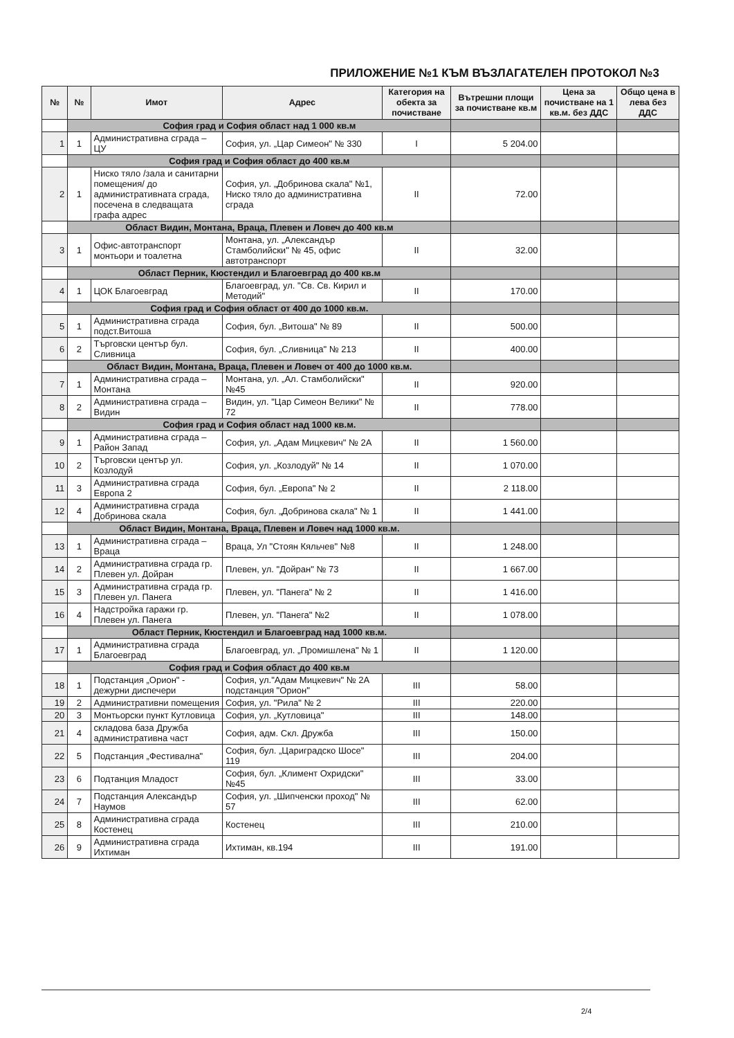ПРИЛОЖЕНИЕ №1 КЪМ ВЪЗЛАГАТЕЛЕН ПРОТОКОЛ №3
| № | № | Имот | Адрес | Категория на обекта за почистване | Вътрешни площи за почистване кв.м | Цена за почистване на 1 кв.м. без ДДС | Общо цена в лева без ДДС |
| --- | --- | --- | --- | --- | --- | --- | --- |
| | София град и София област над 1 000 кв.м | | | | | | |
| 1 | 1 | Административна сграда – ЦУ | София, ул. „Цар Симеон" № 330 | I | 5 204.00 | | |
| | София град и София област до 400 кв.м | | | | | | |
| 2 | 1 | Ниско тяло /зала и санитарни помещения/ до административната сграда, посечена в следващата графа адрес | София, ул. „Добринова скала" №1, Ниско тяло до административна сграда | II | 72.00 | | |
| | Област Видин, Монтана, Враца, Плевен и Ловеч до 400 кв.м | | | | | | |
| 3 | 1 | Офис-автотранспорт монтьори и тоалетна | Монтана, ул. „Александър Стамболийски" № 45, офис автотранспорт | II | 32.00 | | |
| | Област Перник, Кюстендил и Благоевград до 400 кв.м | | | | | | |
| 4 | 1 | ЦОК Благоевград | Благоевград, ул. "Св. Св. Кирил и Методий" | II | 170.00 | | |
| | София град и София област от 400 до 1000 кв.м. | | | | | | |
| 5 | 1 | Административна сграда подст.Витоша | София, бул. „Витоша" № 89 | II | 500.00 | | |
| 6 | 2 | Търговски център бул. Сливница | София, бул. „Сливница" № 213 | II | 400.00 | | |
| | Област Видин, Монтана, Враца, Плевен и Ловеч от 400 до 1000 кв.м. | | | | | | |
| 7 | 1 | Административна сграда – Монтана | Монтана, ул. „Ал. Стамболийски" №45 | II | 920.00 | | |
| 8 | 2 | Административна сграда – Видин | Видин, ул. "Цар Симеон Велики" № 72 | II | 778.00 | | |
| | София град и София област над 1000 кв.м. | | | | | | |
| 9 | 1 | Административна сграда – Район Запад | София, ул. „Адам Мицкевич" № 2А | II | 1 560.00 | | |
| 10 | 2 | Търговски център ул. Козлодуй | София, ул. „Козлодуй" № 14 | II | 1 070.00 | | |
| 11 | 3 | Административна сграда Европа 2 | София, бул. „Европа" № 2 | II | 2 118.00 | | |
| 12 | 4 | Административна сграда Добринова скала | София, бул. „Добринова скала" № 1 | II | 1 441.00 | | |
| | Област Видин, Монтана, Враца, Плевен и Ловеч над 1000 кв.м. | | | | | | |
| 13 | 1 | Административна сграда – Враца | Враца, Ул "Стоян Кяльчев" №8 | II | 1 248.00 | | |
| 14 | 2 | Административна сграда гр. Плевен ул. Дойран | Плевен, ул. "Дойран" № 73 | II | 1 667.00 | | |
| 15 | 3 | Административна сграда гр. Плевен ул. Панега | Плевен, ул. "Панега" № 2 | II | 1 416.00 | | |
| 16 | 4 | Надстройка гаражи гр. Плевен ул. Панега | Плевен, ул. "Панега" №2 | II | 1 078.00 | | |
| | Област Перник, Кюстендил и Благоевград над 1000 кв.м. | | | | | | |
| 17 | 1 | Административна сграда Благоевград | Благоевград, ул. „Промишлена" № 1 | II | 1 120.00 | | |
| | София град и София област до 400 кв.м | | | | | | |
| 18 | 1 | Подстанция „Орион" - дежурни диспечери | София, ул."Адам Мицкевич" № 2А подстанция "Орион" | III | 58.00 | | |
| 19 | 2 | Административни помещения | София, ул. "Рила" № 2 | III | 220.00 | | |
| 20 | 3 | Монтьорски пункт Кутловица | София, ул. „Кутловица" | III | 148.00 | | |
| 21 | 4 | складова база Дружба административна част | София, адм. Скл. Дружба | III | 150.00 | | |
| 22 | 5 | Подстанция „Фестивална" | София, бул. „Цариградско Шосе" 119 | III | 204.00 | | |
| 23 | 6 | Подтанция Младост | София, бул. „Климент Охридски" №45 | III | 33.00 | | |
| 24 | 7 | Подстанция Александър Наумов | София, ул. „Шипченски проход" № 57 | III | 62.00 | | |
| 25 | 8 | Административна сграда Костенец | Костенец | III | 210.00 | | |
| 26 | 9 | Административна сграда Ихтиман | Ихтиман, кв.194 | III | 191.00 | | |
2/4